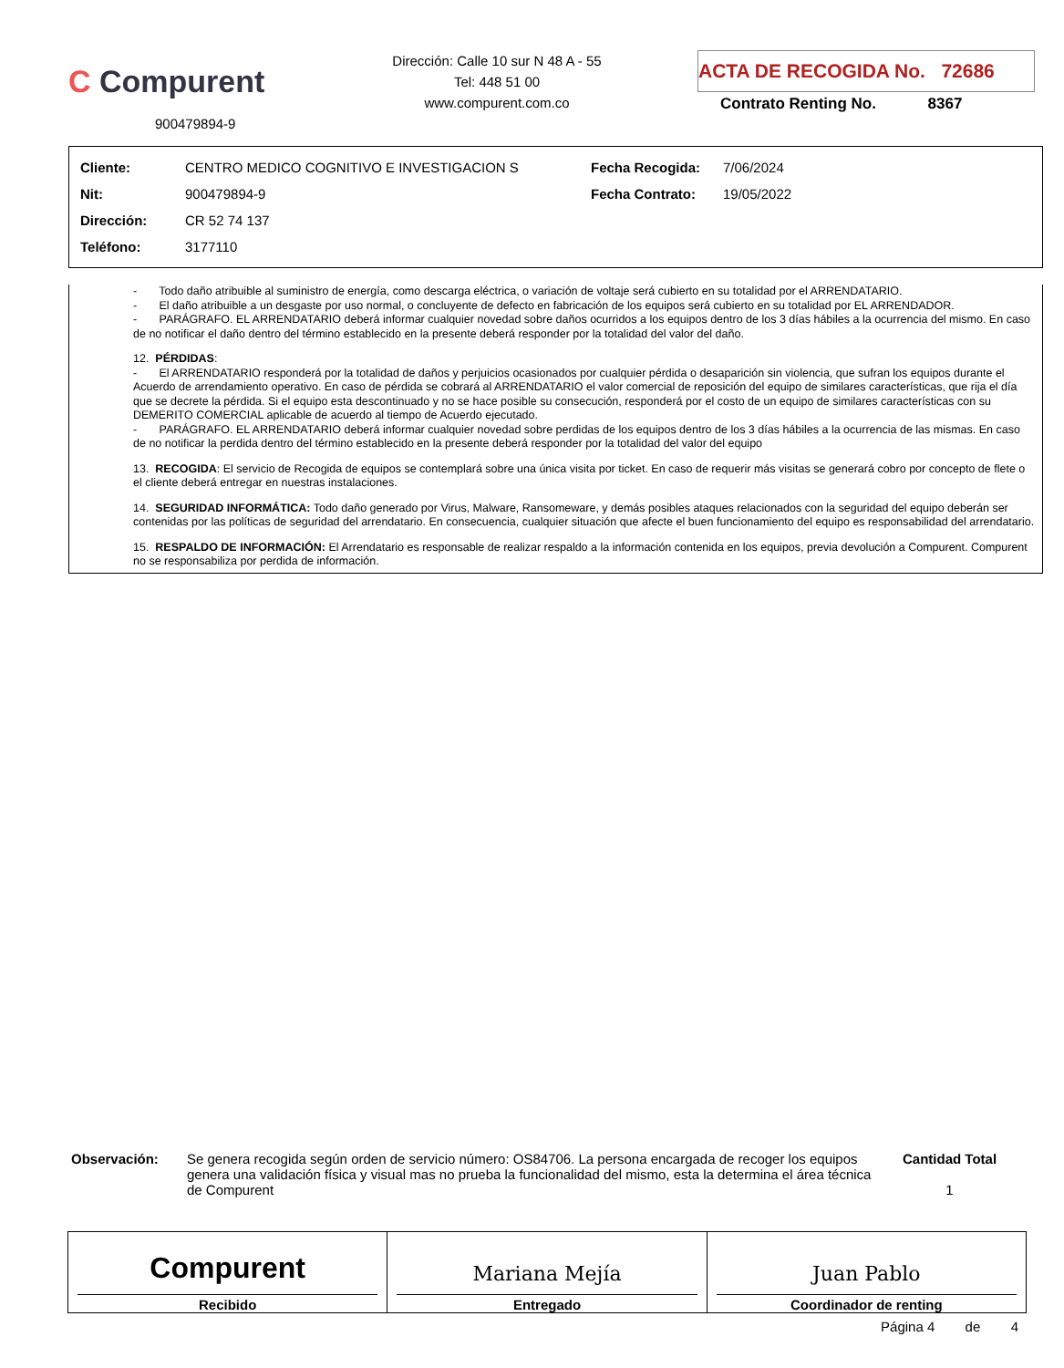C Compurent
900479894-9
Dirección: Calle 10 sur N 48 A - 55
Tel: 448 51 00
www.compurent.com.co
ACTA DE RECOGIDA No. 72686
Contrato Renting No. 8367
| Cliente: | CENTRO MEDICO COGNITIVO E INVESTIGACION S | Fecha Recogida: | 7/06/2024 |
| Nit: | 900479894-9 | Fecha Contrato: | 19/05/2022 |
| Dirección: | CR 52 74 137 | | |
| Teléfono: | 3177110 | | |
- Todo daño atribuible al suministro de energía, como descarga eléctrica, o variación de voltaje será cubierto en su totalidad por el ARRENDATARIO.
- El daño atribuible a un desgaste por uso normal, o concluyente de defecto en fabricación de los equipos será cubierto en su totalidad por EL ARRENDADOR.
- PARÁGRAFO. EL ARRENDATARIO deberá informar cualquier novedad sobre daños ocurridos a los equipos dentro de los 3 días hábiles a la ocurrencia del mismo. En caso de no notificar el daño dentro del término establecido en la presente deberá responder por la totalidad del valor del daño.
12. PÉRDIDAS:
- El ARRENDATARIO responderá por la totalidad de daños y perjuicios ocasionados por cualquier pérdida o desaparición sin violencia, que sufran los equipos durante el Acuerdo de arrendamiento operativo. En caso de pérdida se cobrará al ARRENDATARIO el valor comercial de reposición del equipo de similares características, que rija el día que se decrete la pérdida. Si el equipo esta descontinuado y no se hace posible su consecución, responderá por el costo de un equipo de similares características con su DEMERITO COMERCIAL aplicable de acuerdo al tiempo de Acuerdo ejecutado.
- PARÁGRAFO. EL ARRENDATARIO deberá informar cualquier novedad sobre perdidas de los equipos dentro de los 3 días hábiles a la ocurrencia de las mismas. En caso de no notificar la perdida dentro del término establecido en la presente deberá responder por la totalidad del valor del equipo
13. RECOGIDA: El servicio de Recogida de equipos se contemplará sobre una única visita por ticket. En caso de requerir más visitas se generará cobro por concepto de flete o el cliente deberá entregar en nuestras instalaciones.
14. SEGURIDAD INFORMÁTICA: Todo daño generado por Virus, Malware, Ransomeware, y demás posibles ataques relacionados con la seguridad del equipo deberán ser contenidas por las políticas de seguridad del arrendatario. En consecuencia, cualquier situación que afecte el buen funcionamiento del equipo es responsabilidad del arrendatario.
15. RESPALDO DE INFORMACIÓN: El Arrendatario es responsable de realizar respaldo a la información contenida en los equipos, previa devolución a Compurent. Compurent no se responsabiliza por perdida de información.
Observación:
Se genera recogida según orden de servicio número: OS84706. La persona encargada de recoger los equipos genera una validación física y visual mas no prueba la funcionalidad del mismo, esta la determina el área técnica de Compurent
Cantidad Total
1
Compurent
Recibido
Mariana Mejía
Entregado
Juan Pablo
Coordinador de renting
Página 4 de 4